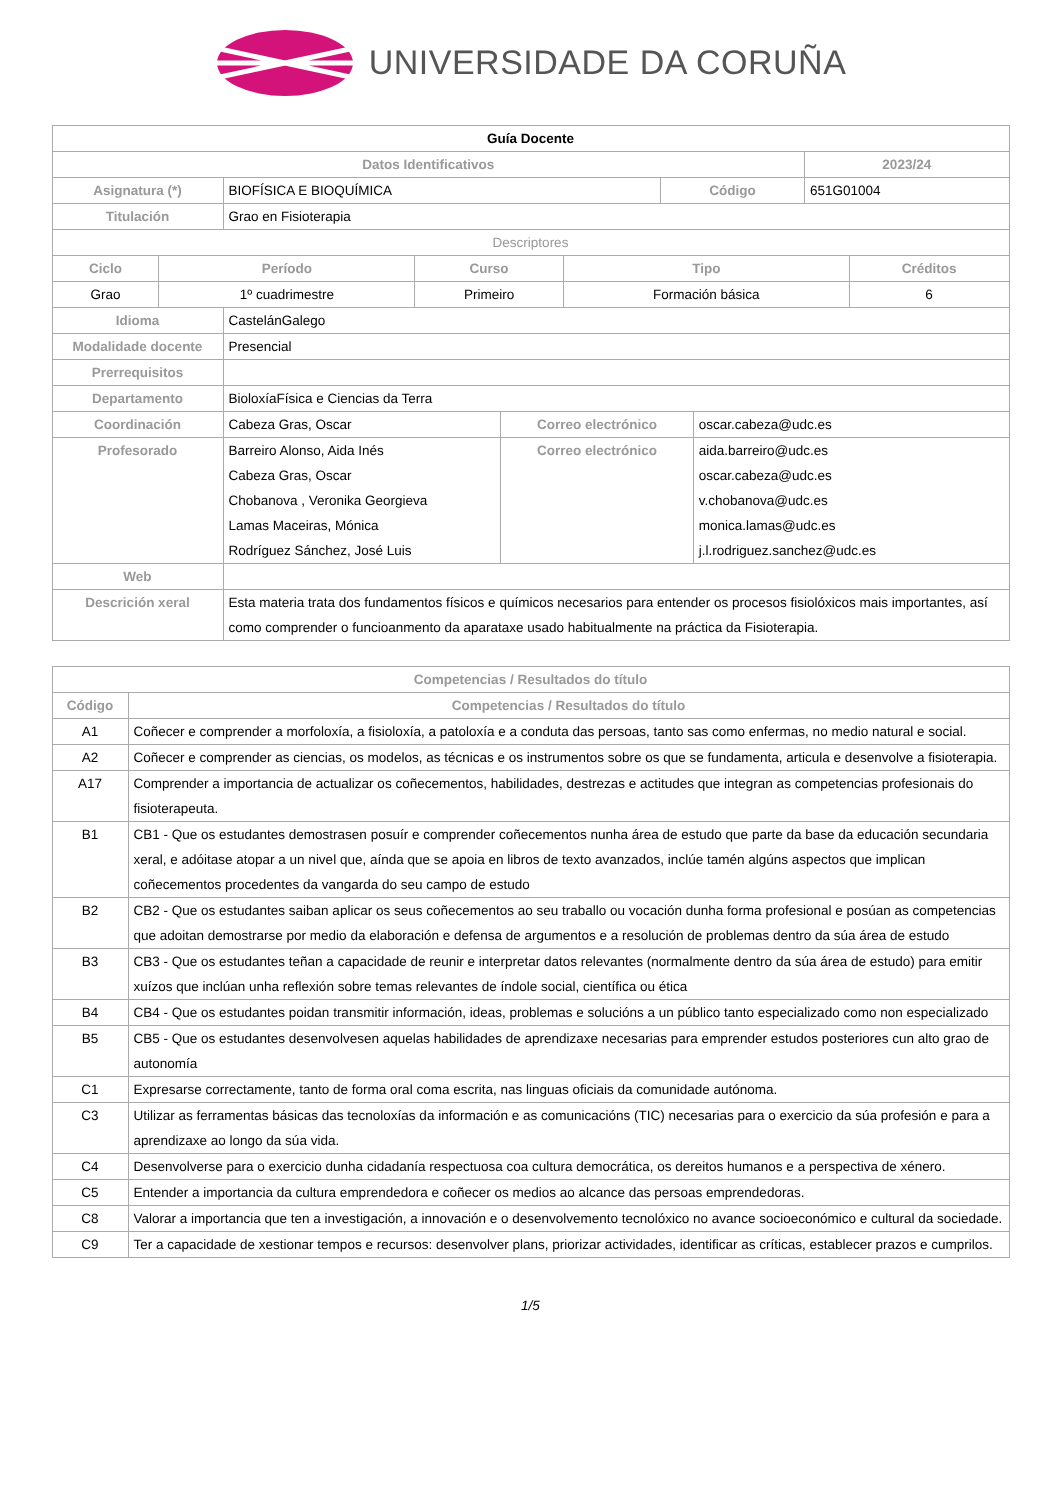UNIVERSIDADE DA CORUÑA
| Guía Docente | | | |
| Datos Identificativos | | | 2023/24 |
| Asignatura (*) | BIOFÍSICA E BIOQUÍMICA | Código | 651G01004 |
| Titulación | Grao en Fisioterapia | | |
| Descriptores | | | |
| Ciclo | Período | Curso | Tipo | Créditos |
| --- | --- | --- | --- | --- |
| Grao | 1º cuadrimestre | Primeiro | Formación básica | 6 |
| Idioma | CastelánGalego | | |
| Modalidade docente | Presencial | | |
| Prerrequisitos | | | |
| Departamento | BioloxíaFísica e Ciencias da Terra | | |
| Coordinación | Cabeza Gras, Oscar | Correo electrónico | oscar.cabeza@udc.es |
| Profesorado | Barreiro Alonso, Aida Inés Cabeza Gras, Oscar Chobanova , Veronika Georgieva Lamas Maceiras, Mónica Rodríguez Sánchez, José Luis | Correo electrónico | aida.barreiro@udc.es oscar.cabeza@udc.es v.chobanova@udc.es monica.lamas@udc.es j.l.rodriguez.sanchez@udc.es |
| Web | | | |
| Descrición xeral | Esta materia trata dos fundamentos físicos e químicos necesarios para entender os procesos fisiolóxicos mais importantes, así como comprender o funcioanmento da aparataxe usado habitualmente na práctica da Fisioterapia. | | |
| Competencias / Resultados do título | |
| --- | --- |
| Código | Competencias / Resultados do título |
| A1 | Coñecer e comprender a morfoloxía, a fisioloxía, a patoloxía e a conduta das persoas, tanto sas como enfermas, no medio natural e social. |
| A2 | Coñecer e comprender as ciencias, os modelos, as técnicas e os instrumentos sobre os que se fundamenta, articula e desenvolve a fisioterapia. |
| A17 | Comprender a importancia de actualizar os coñecementos, habilidades, destrezas e actitudes que integran as competencias profesionais do fisioterapeuta. |
| B1 | CB1 - Que os estudantes demostrasen posuír e comprender coñecementos nunha área de estudo que parte da base da educación secundaria xeral, e adóitase atopar a un nivel que, aínda que se apoia en libros de texto avanzados, inclúe tamén algúns aspectos que implican coñecementos procedentes da vangarda do seu campo de estudo |
| B2 | CB2 - Que os estudantes saiban aplicar os seus coñecementos ao seu traballo ou vocación dunha forma profesional e posúan as competencias que adoitan demostrarse por medio da elaboración e defensa de argumentos e a resolución de problemas dentro da súa área de estudo |
| B3 | CB3 - Que os estudantes teñan a capacidade de reunir e interpretar datos relevantes (normalmente dentro da súa área de estudo) para emitir xuízos que inclúan unha reflexión sobre temas relevantes de índole social, científica ou ética |
| B4 | CB4 - Que os estudantes poidan transmitir información, ideas, problemas e solucións a un público tanto especializado como non especializado |
| B5 | CB5 - Que os estudantes desenvolvesen aquelas habilidades de aprendizaxe necesarias para emprender estudos posteriores cun alto grao de autonomía |
| C1 | Expresarse correctamente, tanto de forma oral coma escrita, nas linguas oficiais da comunidade autónoma. |
| C3 | Utilizar as ferramentas básicas das tecnoloxías da información e as comunicacións (TIC) necesarias para o exercicio da súa profesión e para a aprendizaxe ao longo da súa vida. |
| C4 | Desenvolverse para o exercicio dunha cidadanía respectuosa coa cultura democrática, os dereitos humanos e a perspectiva de xénero. |
| C5 | Entender a importancia da cultura emprendedora e coñecer os medios ao alcance das persoas emprendedoras. |
| C8 | Valorar a importancia que ten a investigación, a innovación e o desenvolvemento tecnolóxico no avance socioeconómico e cultural da sociedade. |
| C9 | Ter a capacidade de xestionar tempos e recursos: desenvolver plans, priorizar actividades, identificar as críticas, establecer prazos e cumprilos. |
1/5